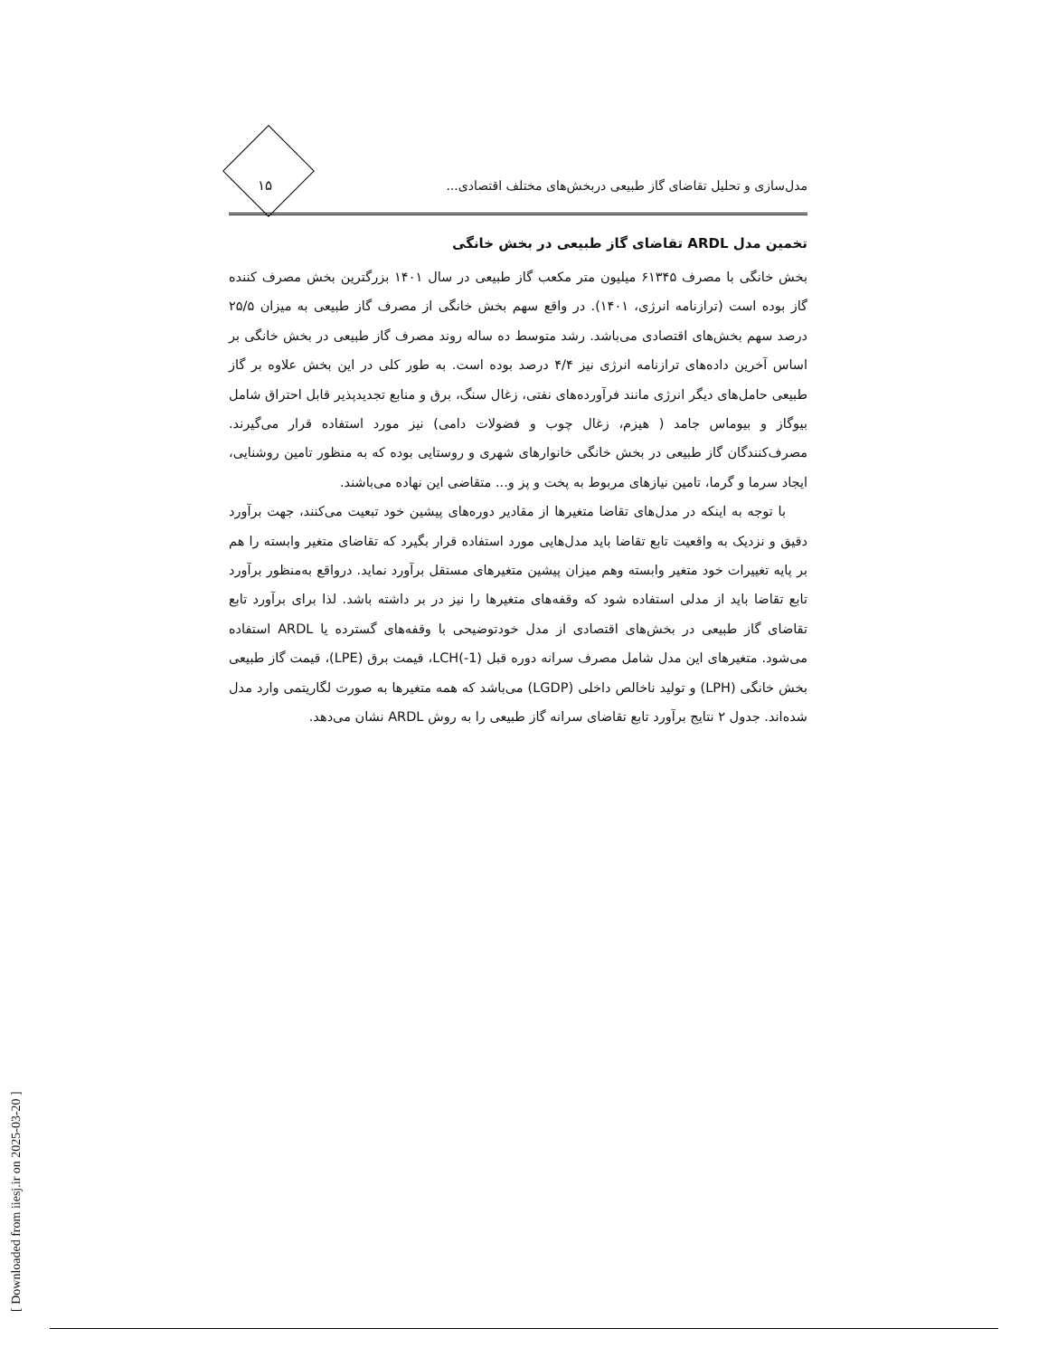مدل‌سازی و تحلیل تقاضای گاز طبیعی دربخش‌های مختلف اقتصادی... ۱۵
تخمین مدل ARDL تقاضای گاز طبیعی در بخش خانگی
بخش خانگی با مصرف ۶۱۳۴۵ میلیون متر مکعب گاز طبیعی در سال ۱۴۰۱ بزرگترین بخش مصرف کننده گاز بوده است (ترازنامه انرژی، ۱۴۰۱). در واقع سهم بخش خانگی از مصرف گاز طبیعی به میزان ۲۵/۵ درصد سهم بخش‌های اقتصادی می‌باشد. رشد متوسط ده ساله روند مصرف گاز طبیعی در بخش خانگی بر اساس آخرین داده‌های ترازنامه انرژی نیز ۴/۴ درصد بوده است. به طور کلی در این بخش علاوه بر گاز طبیعی حامل‌های دیگر انرژی مانند فرآورده‌های نفتی، زغال سنگ، برق و منابع تجدیدپذیر قابل احتراق شامل بیوگاز و بیوماس جامد ( هیزم، زغال چوب و فضولات دامی) نیز مورد استفاده قرار می‌گیرند. مصرف‌کنندگان گاز طبیعی در بخش خانگی خانوارهای شهری و روستایی بوده که به منظور تامین روشنایی، ایجاد سرما و گرما، تامین نیازهای مربوط به پخت و پز و... متقاضی این نهاده می‌باشند.
با توجه به اینکه در مدل‌های تقاضا متغیرها از مقادیر دوره‌های پیشین خود تبعیت می‌کنند، جهت برآورد دقیق و نزدیک به واقعیت تابع تقاضا باید مدل‌هایی مورد استفاده قرار بگیرد که تقاضای متغیر وابسته را هم بر پایه تغییرات خود متغیر وابسته وهم میزان پیشین متغیرهای مستقل برآورد نماید. درواقع به‌منظور برآورد تابع تقاضا باید از مدلی استفاده شود که وقفه‌های متغیرها را نیز در بر داشته باشد. لذا برای برآورد تابع تقاضای گاز طبیعی در بخش‌های اقتصادی از مدل خودتوضیحی با وقفه‌های گسترده یا ARDL استفاده می‌شود. متغیرهای این مدل شامل مصرف سرانه دوره قبل LCH(-1)، قیمت برق (LPE)، قیمت گاز طبیعی بخش خانگی (LPH) و تولید ناخالص داخلی (LGDP) می‌باشد که همه متغیرها به صورت لگاریتمی وارد مدل شده‌اند. جدول ۲ نتایج برآورد تابع تقاضای سرانه گاز طبیعی را به روش ARDL نشان می‌دهد.
[ Downloaded from iiesj.ir on 2025-03-20 ]